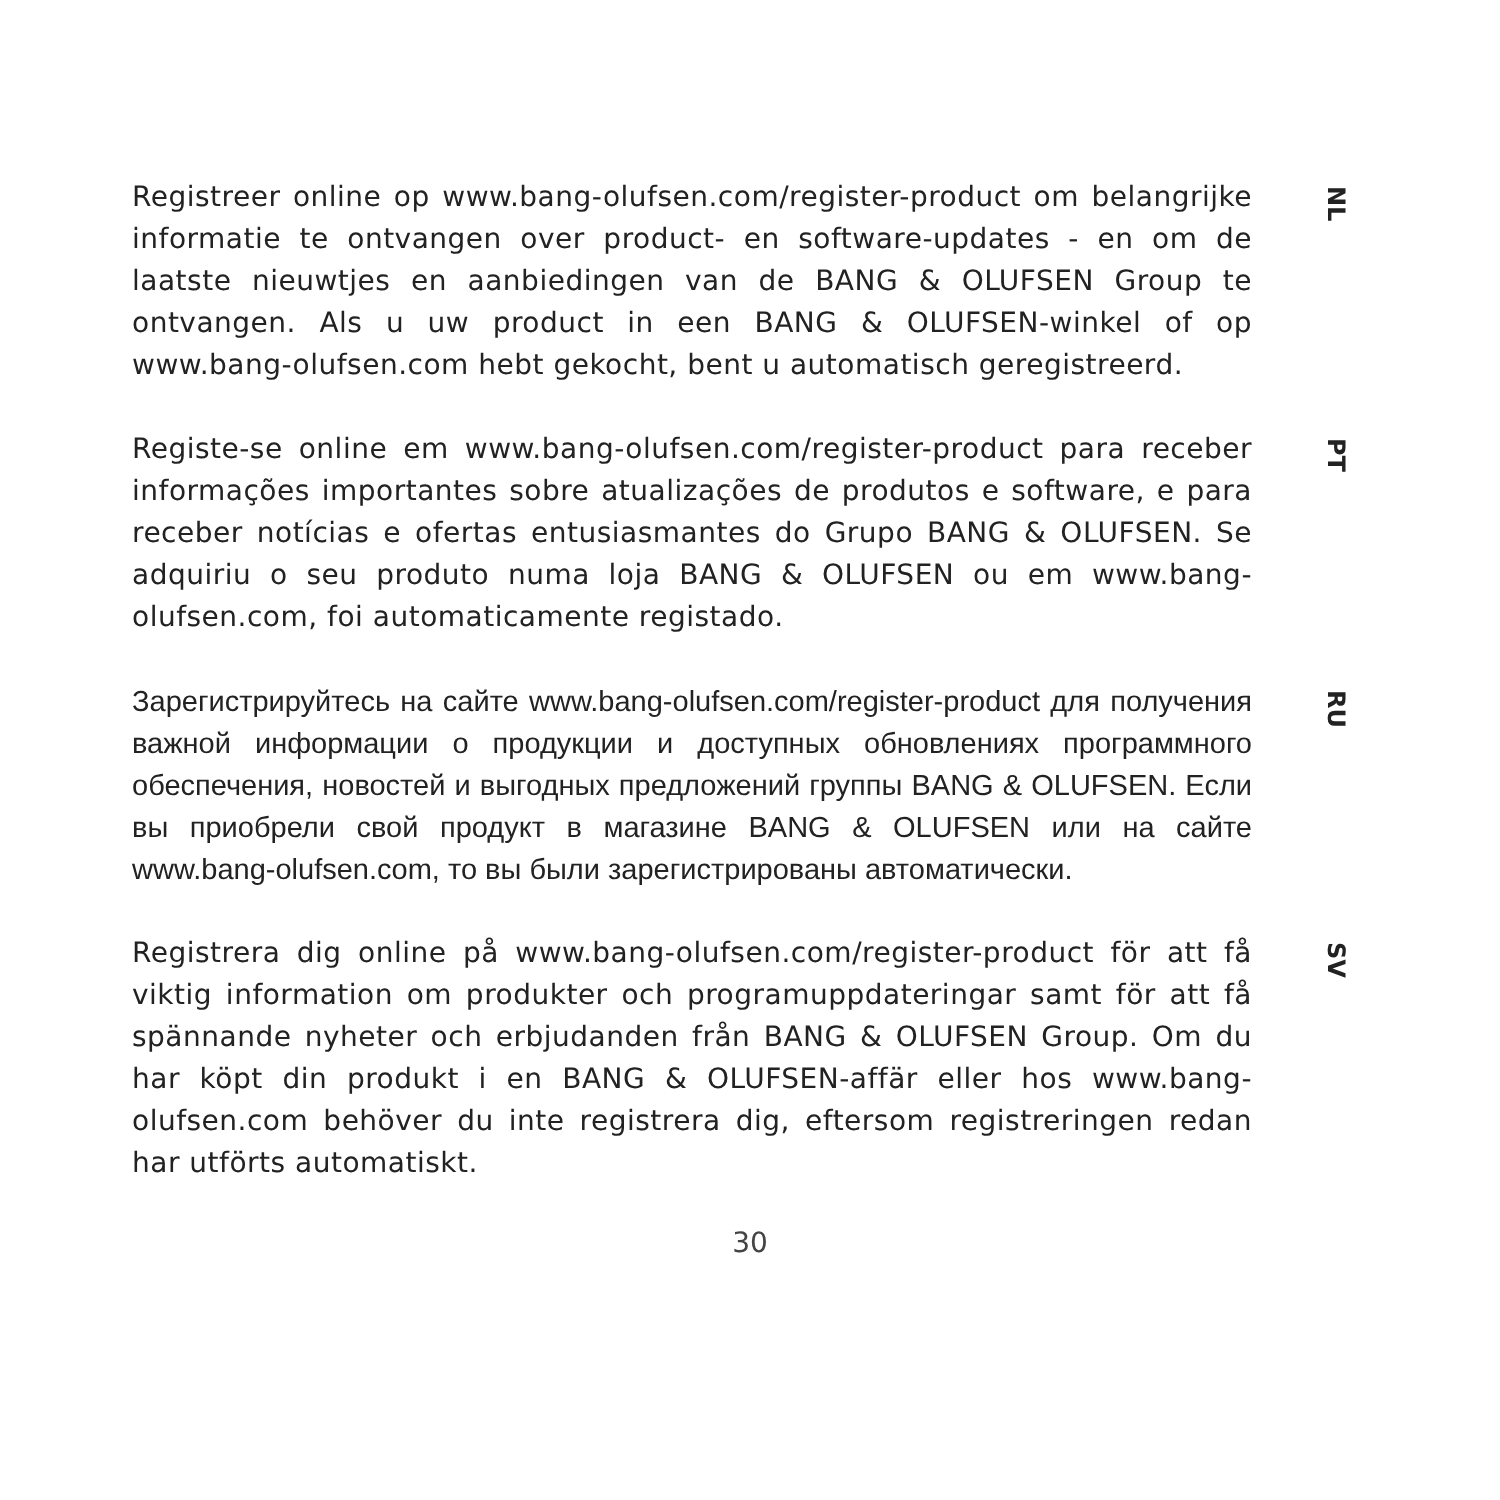Registreer online op www.bang-olufsen.com/register-product om belangrijke informatie te ontvangen over product- en software-updates - en om de laatste nieuwtjes en aanbiedingen van de BANG & OLUFSEN Group te ontvangen. Als u uw product in een BANG & OLUFSEN-winkel of op www.bang-olufsen.com hebt gekocht, bent u automatisch geregistreerd.
NL
Registe-se online em www.bang-olufsen.com/register-product para receber informações importantes sobre atualizações de produtos e software, e para receber notícias e ofertas entusiasmantes do Grupo BANG & OLUFSEN. Se adquiriu o seu produto numa loja BANG & OLUFSEN ou em www.bang-olufsen.com, foi automaticamente registado.
PT
Зарегистрируйтесь на сайте www.bang-olufsen.com/register-product для получения важной информации о продукции и доступных обновлениях программного обеспечения, новостей и выгодных предложений группы BANG & OLUFSEN. Если вы приобрели свой продукт в магазине BANG & OLUFSEN или на сайте www.bang-olufsen.com, то вы были зарегистрированы автоматически.
RU
Registrera dig online på www.bang-olufsen.com/register-product för att få viktig information om produkter och programuppdateringar samt för att få spännande nyheter och erbjudanden från BANG & OLUFSEN Group. Om du har köpt din produkt i en BANG & OLUFSEN-affär eller hos www.bang-olufsen.com behöver du inte registrera dig, eftersom registreringen redan har utförts automatiskt.
SV
30